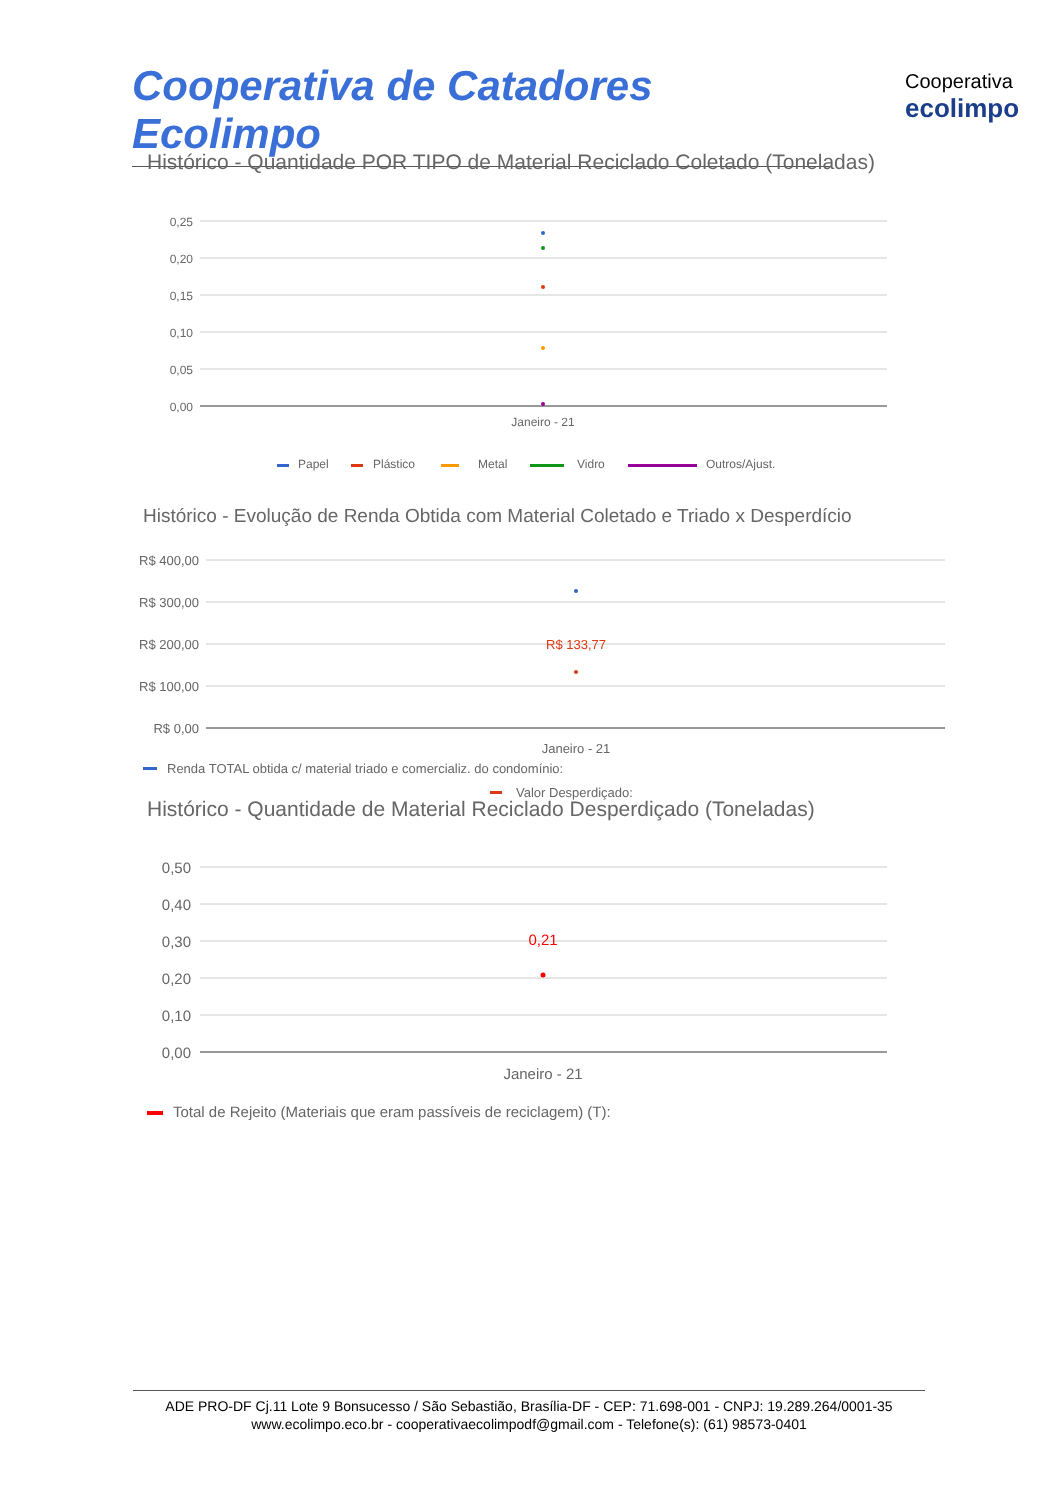Cooperativa de Catadores Ecolimpo Cooperativa
ecolimpo
Histórico - Quantidade POR TIPO de Material Reciclado Coletado (Toneladas)
0,25
0,20
0,15
0,10
0,05
0,00
Janeiro - 21
Papel
Plástico
Metal
Vidro
Outros/Ajust.
Histórico - Evolução de Renda Obtida com Material Coletado e Triado x Desperdício
R$ 400,00
R$ 300,00
R$ 200,00
R$ 100,00
R$ 0,00
R$ 133,77
Janeiro - 21
Renda TOTAL obtida c/ material triado e comercializ. do condomínio:
Valor Desperdiçado:
Histórico - Quantidade de Material Reciclado Desperdiçado (Toneladas)
0,50
0,40
0,30
0,20
0,10
0,00
0,21
Janeiro - 21
Total de Rejeito (Materiais que eram passíveis de reciclagem) (T):
ADE PRO-DF Cj.11 Lote 9 Bonsucesso / São Sebastião, Brasília-DF - CEP: 71.698-001 - CNPJ: 19.289.264/0001-35
www.ecolimpo.eco.br - cooperativaecolimpodf@gmail.com - Telefone(s): (61) 98573-0401